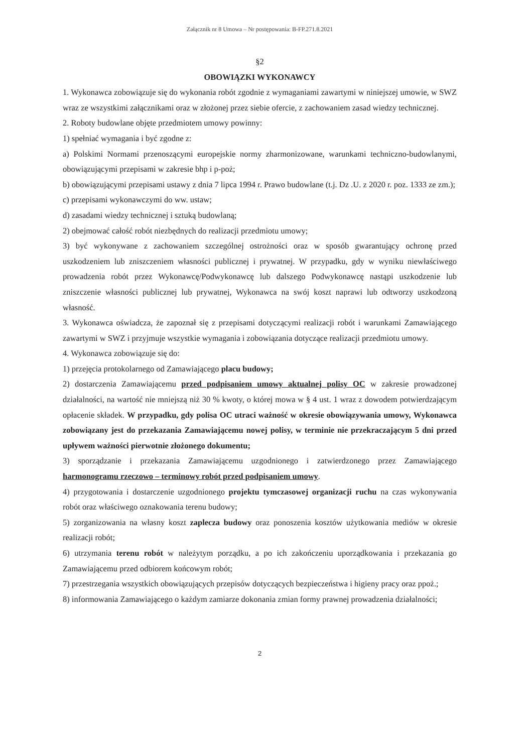Załącznik nr 8 Umowa – Nr postępowania: B-FP.271.8.2021
§2
OBOWIĄZKI WYKONAWCY
1. Wykonawca zobowiązuje się do wykonania robót zgodnie z wymaganiami zawartymi w niniejszej umowie, w SWZ wraz ze wszystkimi załącznikami oraz w złożonej przez siebie ofercie, z zachowaniem zasad wiedzy technicznej.
2. Roboty budowlane objęte przedmiotem umowy powinny:
1) spełniać wymagania i być zgodne z:
a) Polskimi Normami przenoszącymi europejskie normy zharmonizowane, warunkami techniczno-budowlanymi, obowiązującymi przepisami w zakresie bhp i p-poż;
b) obowiązującymi przepisami ustawy z dnia 7 lipca 1994 r. Prawo budowlane (t.j. Dz .U. z 2020 r. poz. 1333 ze zm.);
c) przepisami wykonawczymi do ww. ustaw;
d) zasadami wiedzy technicznej i sztuką budowlaną;
2) obejmować całość robót niezbędnych do realizacji przedmiotu umowy;
3) być wykonywane z zachowaniem szczególnej ostrożności oraz w sposób gwarantujący ochronę przed uszkodzeniem lub zniszczeniem własności publicznej i prywatnej. W przypadku, gdy w wyniku niewłaściwego prowadzenia robót przez Wykonawcę/Podwykonawcę lub dalszego Podwykonawcę nastąpi uszkodzenie lub zniszczenie własności publicznej lub prywatnej, Wykonawca na swój koszt naprawi lub odtworzy uszkodzoną własność.
3. Wykonawca oświadcza, że zapoznał się z przepisami dotyczącymi realizacji robót i warunkami Zamawiającego zawartymi w SWZ i przyjmuje wszystkie wymagania i zobowiązania dotyczące realizacji przedmiotu umowy.
4. Wykonawca zobowiązuje się do:
1) przejęcia protokolarnego od Zamawiającego placu budowy;
2) dostarczenia Zamawiającemu przed podpisaniem umowy aktualnej polisy OC w zakresie prowadzonej działalności, na wartość nie mniejszą niż 30 % kwoty, o której mowa w § 4 ust. 1 wraz z dowodem potwierdzającym opłacenie składek. W przypadku, gdy polisa OC utraci ważność w okresie obowiązywania umowy, Wykonawca zobowiązany jest do przekazania Zamawiającemu nowej polisy, w terminie nie przekraczającym 5 dni przed upływem ważności pierwotnie złożonego dokumentu;
3) sporządzanie i przekazania Zamawiającemu uzgodnionego i zatwierdzonego przez Zamawiającego harmonogramu rzeczowo – terminowy robót przed podpisaniem umowy.
4) przygotowania i dostarczenie uzgodnionego projektu tymczasowej organizacji ruchu na czas wykonywania robót oraz właściwego oznakowania terenu budowy;
5) zorganizowania na własny koszt zaplecza budowy oraz ponoszenia kosztów użytkowania mediów w okresie realizacji robót;
6) utrzymania terenu robót w należytym porządku, a po ich zakończeniu uporządkowania i przekazania go Zamawiającemu przed odbiorem końcowym robót;
7) przestrzegania wszystkich obowiązujących przepisów dotyczących bezpieczeństwa i higieny pracy oraz ppoż.;
8) informowania Zamawiającego o każdym zamiarze dokonania zmian formy prawnej prowadzenia działalności;
2